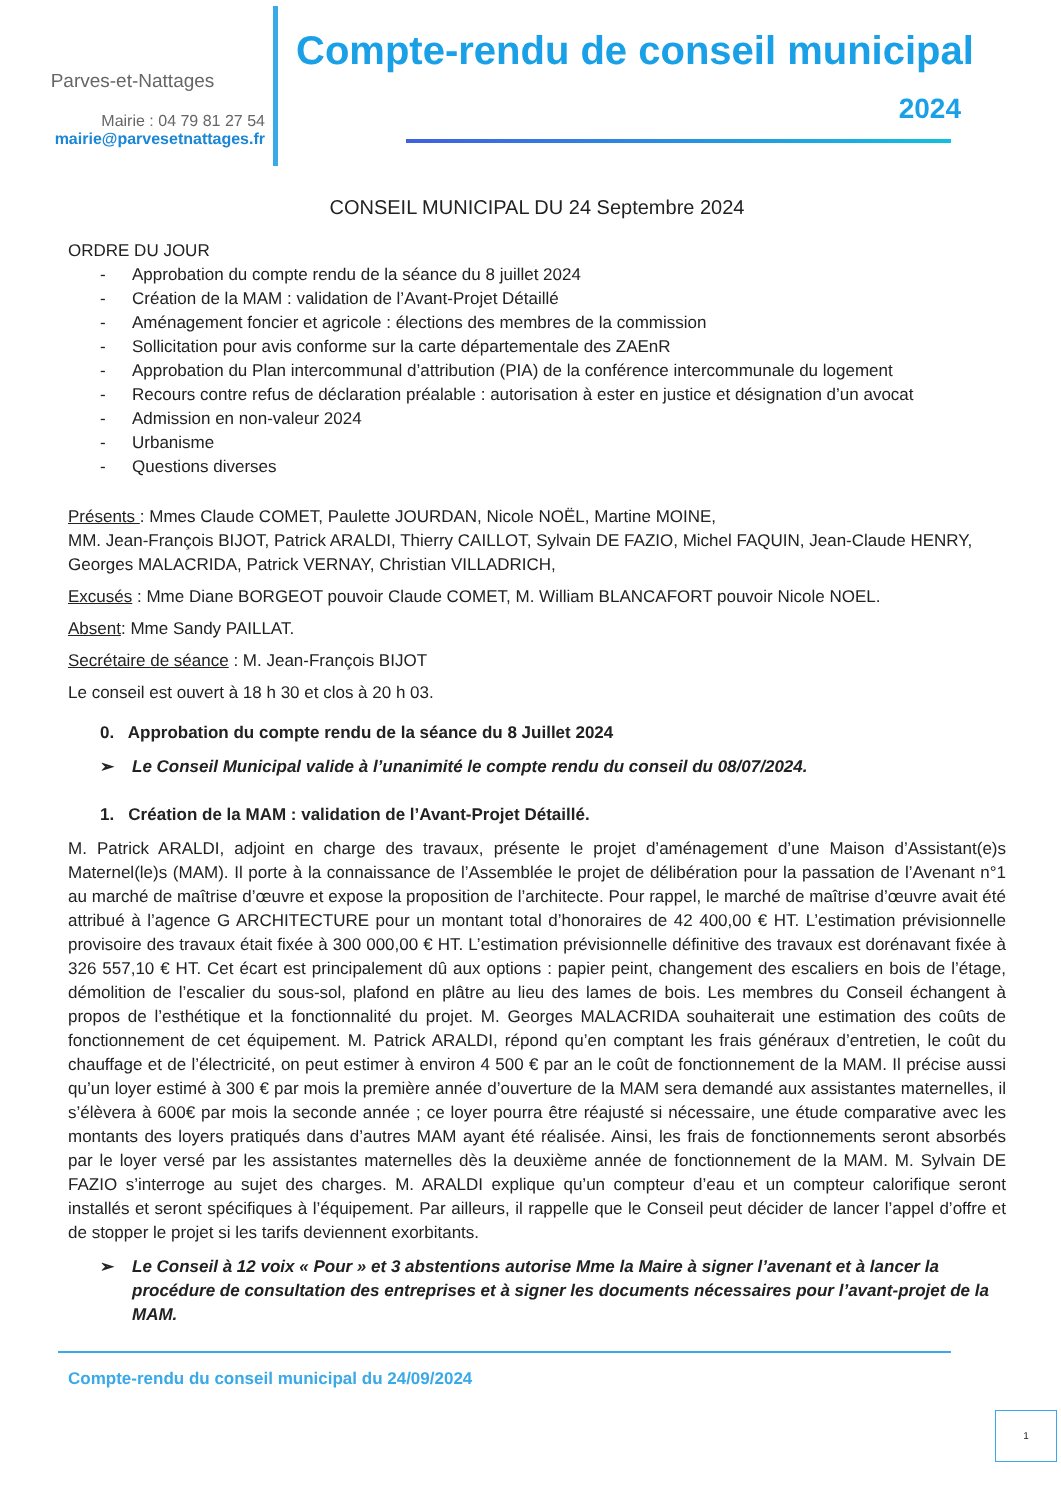Parves-et-Nattages
Mairie : 04 79 81 27 54
mairie@parvesetnattages.fr
Compte-rendu de conseil municipal
2024
CONSEIL MUNICIPAL DU 24 Septembre 2024
ORDRE DU JOUR
- Approbation du compte rendu de la séance du 8 juillet 2024
- Création de la MAM : validation de l’Avant-Projet Détaillé
- Aménagement foncier et agricole : élections des membres de la commission
- Sollicitation pour avis conforme sur la carte départementale des ZAEnR
- Approbation du Plan intercommunal d’attribution (PIA) de la conférence intercommunale du logement
- Recours contre refus de déclaration préalable : autorisation à ester en justice et désignation d’un avocat
- Admission en non-valeur 2024
- Urbanisme
- Questions diverses
Présents : Mmes Claude COMET, Paulette JOURDAN, Nicole NOËL, Martine MOINE,
MM. Jean-François BIJOT, Patrick ARALDI, Thierry CAILLOT, Sylvain DE FAZIO, Michel FAQUIN, Jean-Claude HENRY, Georges MALACRIDA, Patrick VERNAY, Christian VILLADRICH,
Excusés : Mme Diane BORGEOT pouvoir Claude COMET, M. William BLANCAFORT pouvoir Nicole NOEL.
Absent: Mme Sandy PAILLAT.
Secrétaire de séance : M. Jean-François BIJOT
Le conseil est ouvert à 18 h 30 et clos à 20 h 03.
0. Approbation du compte rendu de la séance du 8 Juillet 2024
➢ Le Conseil Municipal valide à l’unanimité le compte rendu du conseil du 08/07/2024.
1. Création de la MAM : validation de l’Avant-Projet Détaillé.
M. Patrick ARALDI, adjoint en charge des travaux, présente le projet d’aménagement d’une Maison d’Assistant(e)s Maternel(le)s (MAM). Il porte à la connaissance de l’Assemblée le projet de délibération pour la passation de l’Avenant n°1 au marché de maîtrise d’œuvre et expose la proposition de l’architecte. Pour rappel, le marché de maîtrise d’œuvre avait été attribué à l’agence G ARCHITECTURE pour un montant total d’honoraires de 42 400,00 € HT. L’estimation prévisionnelle provisoire des travaux était fixée à 300 000,00 € HT. L’estimation prévisionnelle définitive des travaux est dorénavant fixée à 326 557,10 € HT. Cet écart est principalement dû aux options : papier peint, changement des escaliers en bois de l’étage, démolition de l’escalier du sous-sol, plafond en plâtre au lieu des lames de bois. Les membres du Conseil échangent à propos de l’esthétique et la fonctionnalité du projet. M. Georges MALACRIDA souhaiterait une estimation des coûts de fonctionnement de cet équipement. M. Patrick ARALDI, répond qu’en comptant les frais généraux d’entretien, le coût du chauffage et de l’électricité, on peut estimer à environ 4 500 € par an le coût de fonctionnement de la MAM. Il précise aussi qu’un loyer estimé à 300 € par mois la première année d’ouverture de la MAM sera demandé aux assistantes maternelles, il s’élèvera à 600€ par mois la seconde année ; ce loyer pourra être réajusté si nécessaire, une étude comparative avec les montants des loyers pratiqués dans d’autres MAM ayant été réalisée. Ainsi, les frais de fonctionnements seront absorbés par le loyer versé par les assistantes maternelles dès la deuxième année de fonctionnement de la MAM. M. Sylvain DE FAZIO s’interroge au sujet des charges. M. ARALDI explique qu’un compteur d’eau et un compteur calorifique seront installés et seront spécifiques à l’équipement. Par ailleurs, il rappelle que le Conseil peut décider de lancer l’appel d’offre et de stopper le projet si les tarifs deviennent exorbitants.
➢ Le Conseil à 12 voix « Pour » et 3 abstentions autorise Mme la Maire à signer l’avenant et à lancer la procédure de consultation des entreprises et à signer les documents nécessaires pour l’avant-projet de la MAM.
Compte-rendu du conseil municipal du 24/09/2024
1